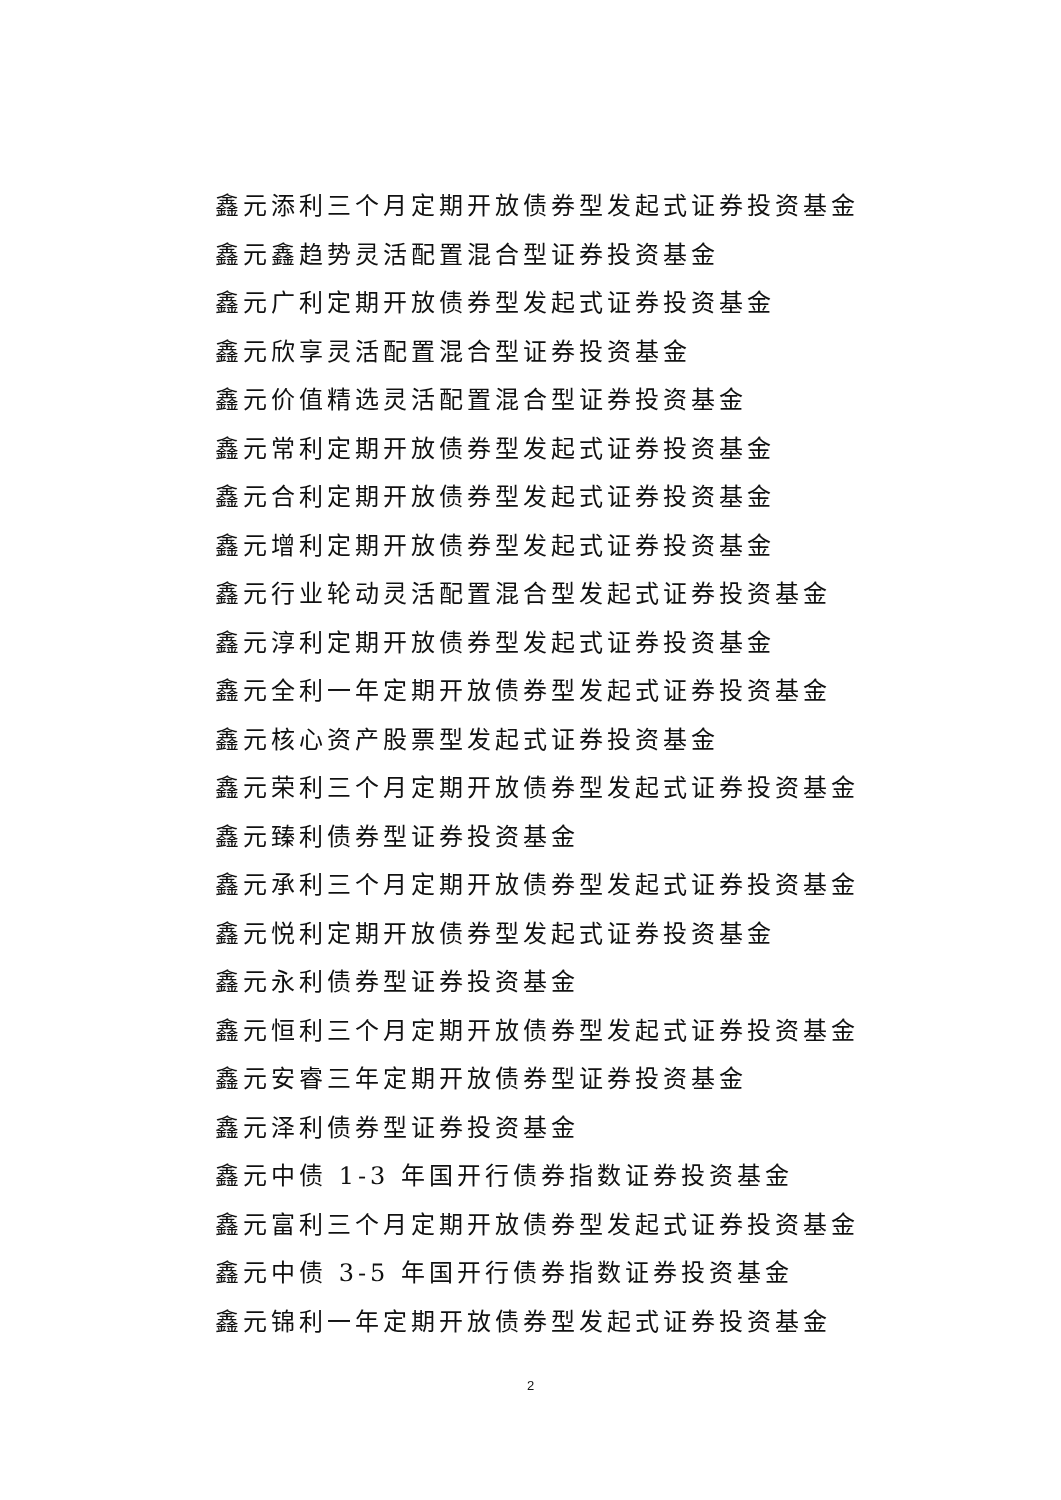鑫元添利三个月定期开放债券型发起式证券投资基金
鑫元鑫趋势灵活配置混合型证券投资基金
鑫元广利定期开放债券型发起式证券投资基金
鑫元欣享灵活配置混合型证券投资基金
鑫元价值精选灵活配置混合型证券投资基金
鑫元常利定期开放债券型发起式证券投资基金
鑫元合利定期开放债券型发起式证券投资基金
鑫元增利定期开放债券型发起式证券投资基金
鑫元行业轮动灵活配置混合型发起式证券投资基金
鑫元淳利定期开放债券型发起式证券投资基金
鑫元全利一年定期开放债券型发起式证券投资基金
鑫元核心资产股票型发起式证券投资基金
鑫元荣利三个月定期开放债券型发起式证券投资基金
鑫元臻利债券型证券投资基金
鑫元承利三个月定期开放债券型发起式证券投资基金
鑫元悦利定期开放债券型发起式证券投资基金
鑫元永利债券型证券投资基金
鑫元恒利三个月定期开放债券型发起式证券投资基金
鑫元安睿三年定期开放债券型证券投资基金
鑫元泽利债券型证券投资基金
鑫元中债 1-3 年国开行债券指数证券投资基金
鑫元富利三个月定期开放债券型发起式证券投资基金
鑫元中债 3-5 年国开行债券指数证券投资基金
鑫元锦利一年定期开放债券型发起式证券投资基金
2